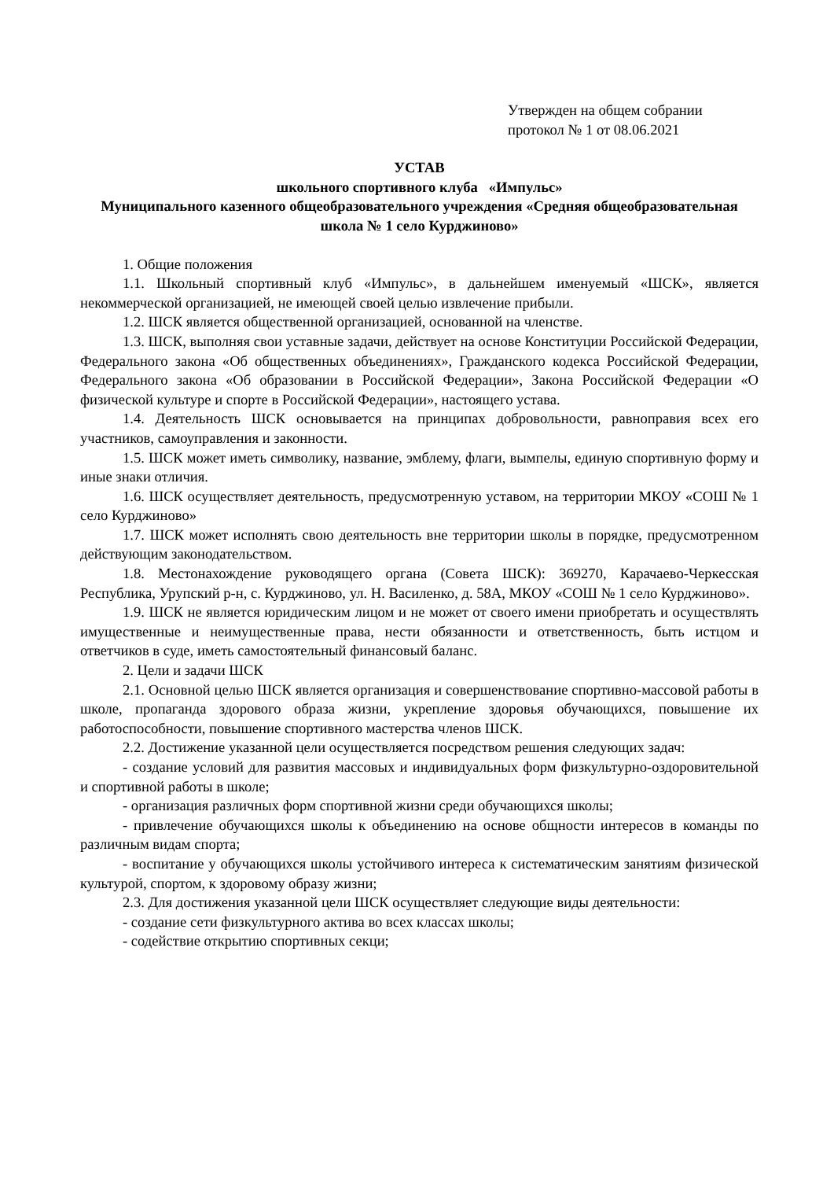Утвержден на общем собрании
протокол № 1 от 08.06.2021
УСТАВ
школьного спортивного клуба «Импульс»
Муниципального казенного общеобразовательного учреждения «Средняя общеобразовательная школа № 1 село Курджиново»
1. Общие положения
1.1. Школьный спортивный клуб «Импульс», в дальнейшем именуемый «ШСК», является некоммерческой организацией, не имеющей своей целью извлечение прибыли.
1.2. ШСК является общественной организацией, основанной на членстве.
1.3. ШСК, выполняя свои уставные задачи, действует на основе Конституции Российской Федерации, Федерального закона «Об общественных объединениях», Гражданского кодекса Российской Федерации, Федерального закона «Об образовании в Российской Федерации», Закона Российской Федерации «О физической культуре и спорте в Российской Федерации», настоящего устава.
1.4. Деятельность ШСК основывается на принципах добровольности, равноправия всех его участников, самоуправления и законности.
1.5. ШСК может иметь символику, название, эмблему, флаги, вымпелы, единую спортивную форму и иные знаки отличия.
1.6. ШСК осуществляет деятельность, предусмотренную уставом, на территории МКОУ «СОШ № 1 село Курджиново»
1.7. ШСК может исполнять свою деятельность вне территории школы в порядке, предусмотренном действующим законодательством.
1.8. Местонахождение руководящего органа (Совета ШСК): 369270, Карачаево-Черкесская Республика, Урупский р-н, с. Курджиново, ул. Н. Василенко, д. 58А, МКОУ «СОШ № 1 село Курджиново».
1.9. ШСК не является юридическим лицом и не может от своего имени приобретать и осуществлять имущественные и неимущественные права, нести обязанности и ответственность, быть истцом и ответчиков в суде, иметь самостоятельный финансовый баланс.
2. Цели и задачи ШСК
2.1. Основной целью ШСК является организация и совершенствование спортивно-массовой работы в школе, пропаганда здорового образа жизни, укрепление здоровья обучающихся, повышение их работоспособности, повышение спортивного мастерства членов ШСК.
2.2. Достижение указанной цели осуществляется посредством решения следующих задач:
- создание условий для развития массовых и индивидуальных форм физкультурно-оздоровительной и спортивной работы в школе;
- организация различных форм спортивной жизни среди обучающихся школы;
- привлечение обучающихся школы к объединению на основе общности интересов в команды по различным видам спорта;
- воспитание у обучающихся школы устойчивого интереса к систематическим занятиям физической культурой, спортом, к здоровому образу жизни;
2.3. Для достижения указанной цели ШСК осуществляет следующие виды деятельности:
- создание сети физкультурного актива во всех классах школы;
- содействие открытию спортивных секци;